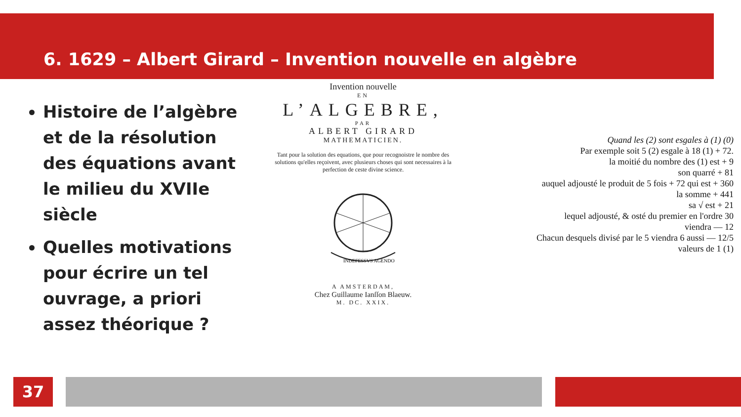6. 1629 – Albert Girard – Invention nouvelle en algèbre
Histoire de l’algèbre et de la résolution des équations avant le milieu du XVIIe siècle
Quelles motivations pour écrire un tel ouvrage, a priori assez théorique ?
Invention nouvelle
EN
L’ALGEBRE,
PAR
ALBERT GIRARD
MATHEMATICIEN.
Tant pour la solution des equations, que pour recognoistre le nombre des solutions qu'elles reçoivent, avec plusieurs choses qui sont necessaires à la perfection de ceste divine science.
INDEFESSVS AGENDO
A AMSTERDAM,
Chez Guillaume Ianſſon Blaeuw.
M. DC. XXIX.
Quand les (2) sont esgales à (1) (0)
Par exemple soit 5 (2) esgale à 18 (1) + 72.
la moitié du nombre des (1) est + 9
son quarré + 81
auquel adjousté le produit de 5 fois + 72 qui est + 360
la somme + 441
sa √ est + 21
lequel adjousté, & osté du premier en l'ordre 30
viendra — 12
Chacun desquels divisé par le 5 viendra 6 aussi — 12/5
valeurs de 1 (1)
37